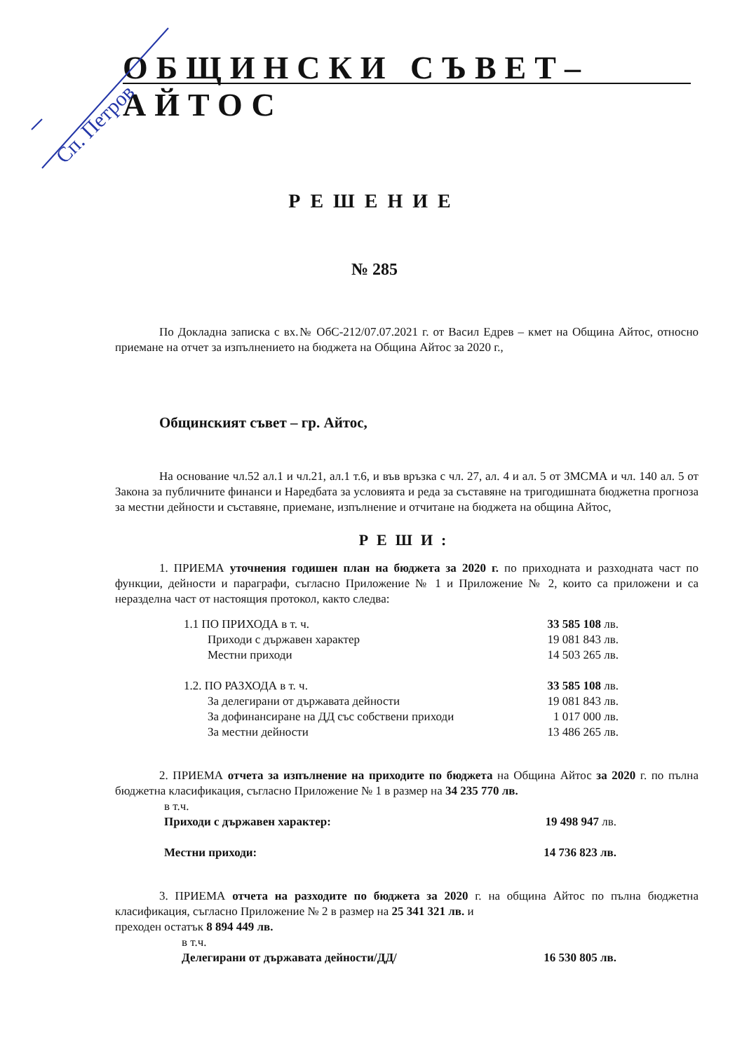Сп. Петров
ОБЩИНСКИ СЪВЕТ–АЙТОС
РЕШЕНИЕ
№ 285
По Докладна записка с вх.№ ОбС-212/07.07.2021 г. от Васил Едрев – кмет на Община Айтос, относно приемане на отчет за изпълнението на бюджета на Община Айтос за 2020 г.,
Общинският съвет – гр. Айтос,
На основание чл.52 ал.1 и чл.21, ал.1 т.6, и във връзка с чл. 27, ал. 4 и ал. 5 от ЗМСМА и чл. 140 ал. 5 от Закона за публичните финанси и Наредбата за условията и реда за съставяне на тригодишната бюджетна прогноза за местни дейности и съставяне, приемане, изпълнение и отчитане на бюджета на община Айтос,
РЕШИ:
1. ПРИЕМА уточнения годишен план на бюджета за 2020 г. по приходната и разходната част по функции, дейности и параграфи, съгласно Приложение № 1 и Приложение № 2, които са приложени и са неразделна част от настоящия протокол, както следва:
| 1.1 ПО ПРИХОДА в т. ч. | 33 585 108 лв. |
| Приходи с държавен характер | 19 081 843 лв. |
| Местни приходи | 14 503 265 лв. |
| 1.2. ПО РАЗХОДА в т. ч. | 33 585 108 лв. |
| За делегирани от държавата дейности | 19 081 843 лв. |
| За дофинансиране на ДД със собствени приходи | 1 017 000 лв. |
| За местни дейности | 13 486 265 лв. |
2. ПРИЕМА отчета за изпълнение на приходите по бюджета на Община Айтос за 2020 г. по пълна бюджетна класификация, съгласно Приложение № 1 в размер на 34 235 770 лв.
| в т.ч. | |
| Приходи с държавен характер: | 19 498 947 лв. |
| Местни приходи: | 14 736 823 лв. |
3. ПРИЕМА отчета на разходите по бюджета за 2020 г. на община Айтос по пълна бюджетна класификация, съгласно Приложение № 2 в размер на 25 341 321 лв. и
преходен остатък 8 894 449 лв.
| в т.ч. | |
| Делегирани от държавата дейности/ДД/ | 16 530 805 лв. |